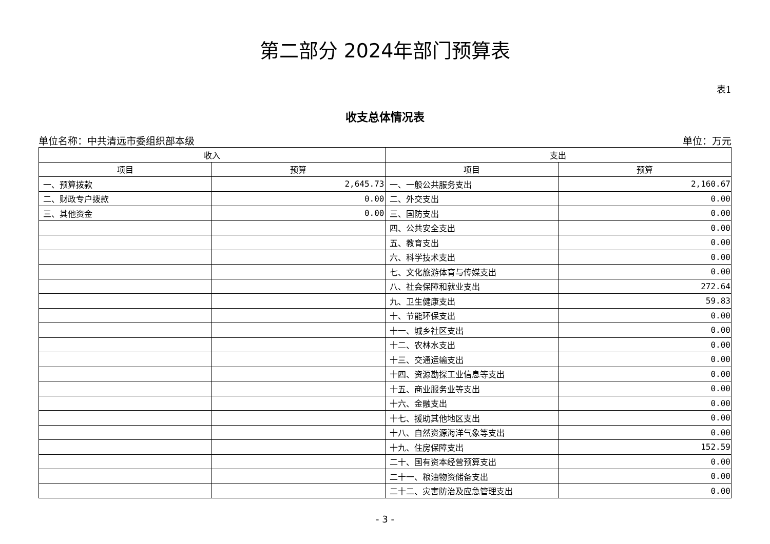第二部分 2024年部门预算表
表1
收支总体情况表
单位名称：中共清远市委组织部本级 单位：万元
| 收入 | | 支出 | |
| --- | --- | --- | --- |
| 项目 | 预算 | 项目 | 预算 |
| 一、预算拨款 | 2,645.73 | 一、一般公共服务支出 | 2,160.67 |
| 二、财政专户拨款 | 0.00 | 二、外交支出 | 0.00 |
| 三、其他资金 | 0.00 | 三、国防支出 | 0.00 |
| | | 四、公共安全支出 | 0.00 |
| | | 五、教育支出 | 0.00 |
| | | 六、科学技术支出 | 0.00 |
| | | 七、文化旅游体育与传媒支出 | 0.00 |
| | | 八、社会保障和就业支出 | 272.64 |
| | | 九、卫生健康支出 | 59.83 |
| | | 十、节能环保支出 | 0.00 |
| | | 十一、城乡社区支出 | 0.00 |
| | | 十二、农林水支出 | 0.00 |
| | | 十三、交通运输支出 | 0.00 |
| | | 十四、资源勘探工业信息等支出 | 0.00 |
| | | 十五、商业服务业等支出 | 0.00 |
| | | 十六、金融支出 | 0.00 |
| | | 十七、援助其他地区支出 | 0.00 |
| | | 十八、自然资源海洋气象等支出 | 0.00 |
| | | 十九、住房保障支出 | 152.59 |
| | | 二十、国有资本经营预算支出 | 0.00 |
| | | 二十一、粮油物资储备支出 | 0.00 |
| | | 二十二、灾害防治及应急管理支出 | 0.00 |
- 3 -